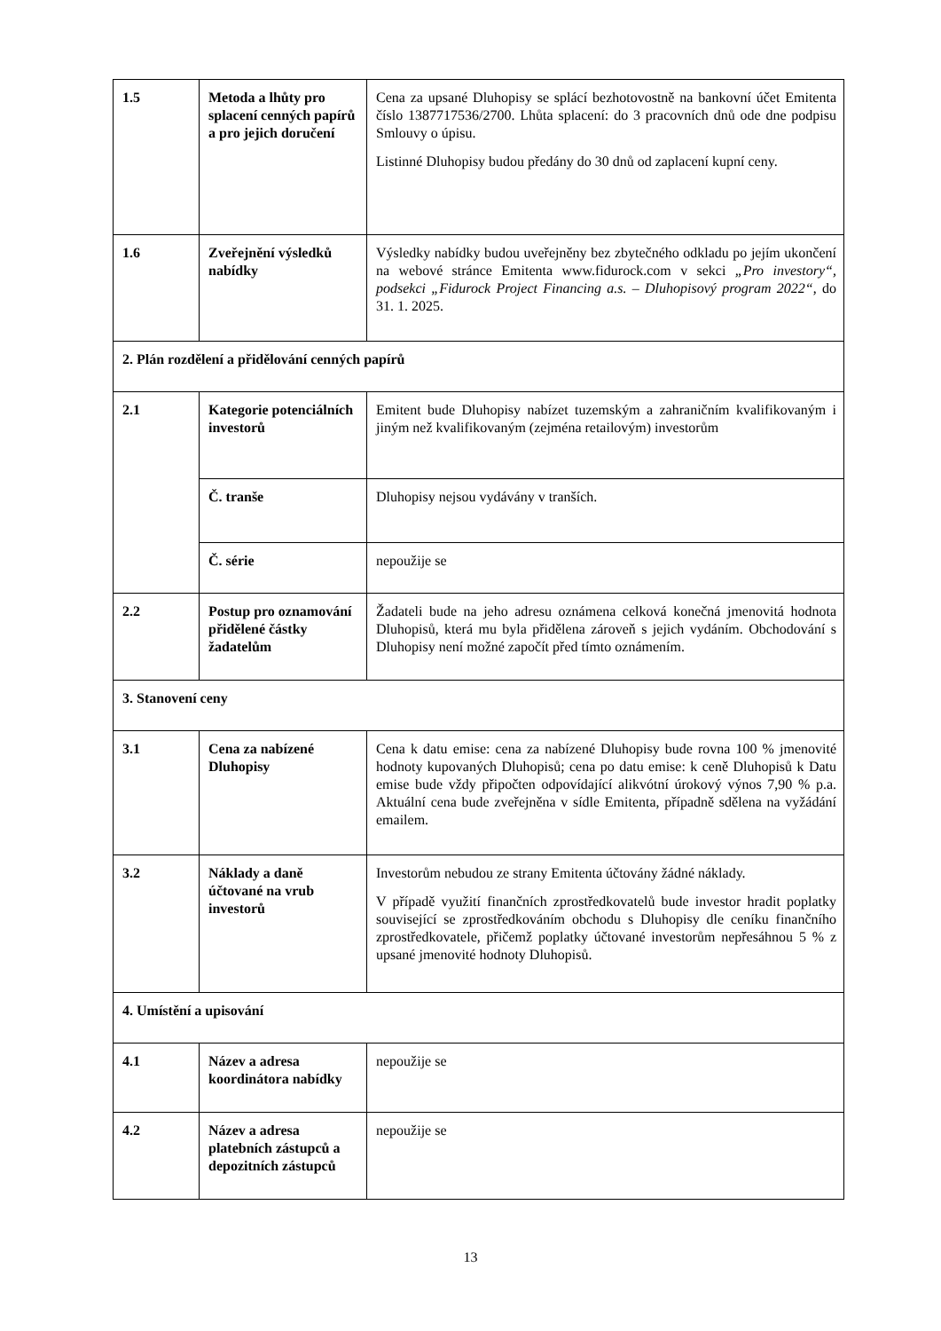| 1.5 | Metoda a lhůty pro splacení cenných papírů a pro jejich doručení | Cena za upsané Dluhopisy se splácí bezhotovostně na bankovní účet Emitenta číslo 1387717536/2700. Lhůta splacení: do 3 pracovních dnů ode dne podpisu Smlouvy o úpisu. Listinné Dluhopisy budou předány do 30 dnů od zaplacení kupní ceny. |
| 1.6 | Zveřejnění výsledků nabídky | Výsledky nabídky budou uveřejněny bez zbytečného odkladu po jejím ukončení na webové stránce Emitenta www.fidurock.com v sekci „Pro investory“, podsekci „Fidurock Project Financing a.s. – Dluhopisový program 2022“ , do 31. 1. 2025. |
| 2. Plán rozdělení a přidělování cenných papírů | | |
| 2.1 | Kategorie potenciálních investorů | Emitent bude Dluhopisy nabízet tuzemským a zahraničním kvalifikovaným i jiným než kvalifikovaným (zejména retailovým) investorům |
| | Č. tranše | Dluhopisy nejsou vydávány v tranších. |
| | Č. série | nepoužije se |
| 2.2 | Postup pro oznamování přidělené částky žadatelům | Žadateli bude na jeho adresu oznámena celková konečná jmenovitá hodnota Dluhopisů, která mu byla přidělena zároveň s jejich vydáním. Obchodování s Dluhopisy není možné započít před tímto oznámením. |
| 3. Stanovení ceny | | |
| 3.1 | Cena za nabízené Dluhopisy | Cena k datu emise: cena za nabízené Dluhopisy bude rovna 100 % jmenovité hodnoty kupovaných Dluhopisů; cena po datu emise: k ceně Dluhopisů k Datu emise bude vždy připočten odpovídající alikvótní úrokový výnos 7,90 % p.a. Aktuální cena bude zveřejněna v sídle Emitenta, případně sdělena na vyžádání emailem. |
| 3.2 | Náklady a daně účtované na vrub investorů | Investorům nebudou ze strany Emitenta účtovány žádné náklady. V případě využití finančních zprostředkovatelů bude investor hradit poplatky související se zprostředkováním obchodu s Dluhopisy dle ceníku finančního zprostředkovatele, přičemž poplatky účtované investorům nepřesáhnou 5 % z upsané jmenovité hodnoty Dluhopisů. |
| 4. Umístění a upisování | | |
| 4.1 | Název a adresa koordinátora nabídky | nepoužije se |
| 4.2 | Název a adresa platebních zástupců a depozitních zástupců | nepoužije se |
13